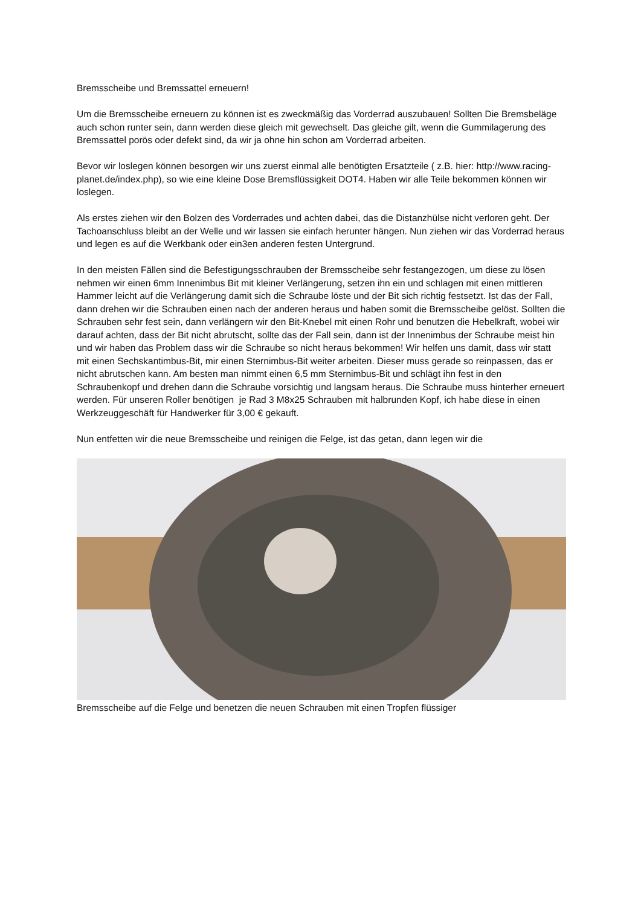Bremsscheibe und Bremssattel erneuern!
Um die Bremsscheibe erneuern zu können ist es zweckmäßig das Vorderrad auszubauen! Sollten Die Bremsbeläge auch schon runter sein, dann werden diese gleich mit gewechselt. Das gleiche gilt, wenn die Gummilagerung des Bremssattel porös oder defekt sind, da wir ja ohne hin schon am Vorderrad arbeiten.
Bevor wir loslegen können besorgen wir uns zuerst einmal alle benötigten Ersatzteile ( z.B. hier: http://www.racing-planet.de/index.php), so wie eine kleine Dose Bremsflüssigkeit DOT4. Haben wir alle Teile bekommen können wir loslegen.
Als erstes ziehen wir den Bolzen des Vorderrades und achten dabei, das die Distanzhülse nicht verloren geht. Der Tachoanschluss bleibt an der Welle und wir lassen sie einfach herunter hängen. Nun ziehen wir das Vorderrad heraus und legen es auf die Werkbank oder ein3en anderen festen Untergrund.
In den meisten Fällen sind die Befestigungsschrauben der Bremsscheibe sehr festangezogen, um diese zu lösen nehmen wir einen 6mm Innenimbus Bit mit kleiner Verlängerung, setzen ihn ein und schlagen mit einen mittleren Hammer leicht auf die Verlängerung damit sich die Schraube löste und der Bit sich richtig festsetzt. Ist das der Fall, dann drehen wir die Schrauben einen nach der anderen heraus und haben somit die Bremsscheibe gelöst. Sollten die Schrauben sehr fest sein, dann verlängern wir den Bit-Knebel mit einen Rohr und benutzen die Hebelkraft, wobei wir darauf achten, dass der Bit nicht abrutscht, sollte das der Fall sein, dann ist der Innenimbus der Schraube meist hin und wir haben das Problem dass wir die Schraube so nicht heraus bekommen! Wir helfen uns damit, dass wir statt mit einen Sechskantimbus-Bit, mir einen Sternimbus-Bit weiter arbeiten. Dieser muss gerade so reinpassen, das er nicht abrutschen kann. Am besten man nimmt einen 6,5 mm Sternimbus-Bit und schlägt ihn fest in den Schraubenkopf und drehen dann die Schraube vorsichtig und langsam heraus. Die Schraube muss hinterher erneuert werden. Für unseren Roller benötigen je Rad 3 M8x25 Schrauben mit halbrunden Kopf, ich habe diese in einen Werkzeuggeschäft für Handwerker für 3,00 € gekauft.
Nun entfetten wir die neue Bremsscheibe und reinigen die Felge, ist das getan, dann legen wir die
Bremsscheibe auf die Felge und benetzen die neuen Schrauben mit einen Tropfen flüssiger